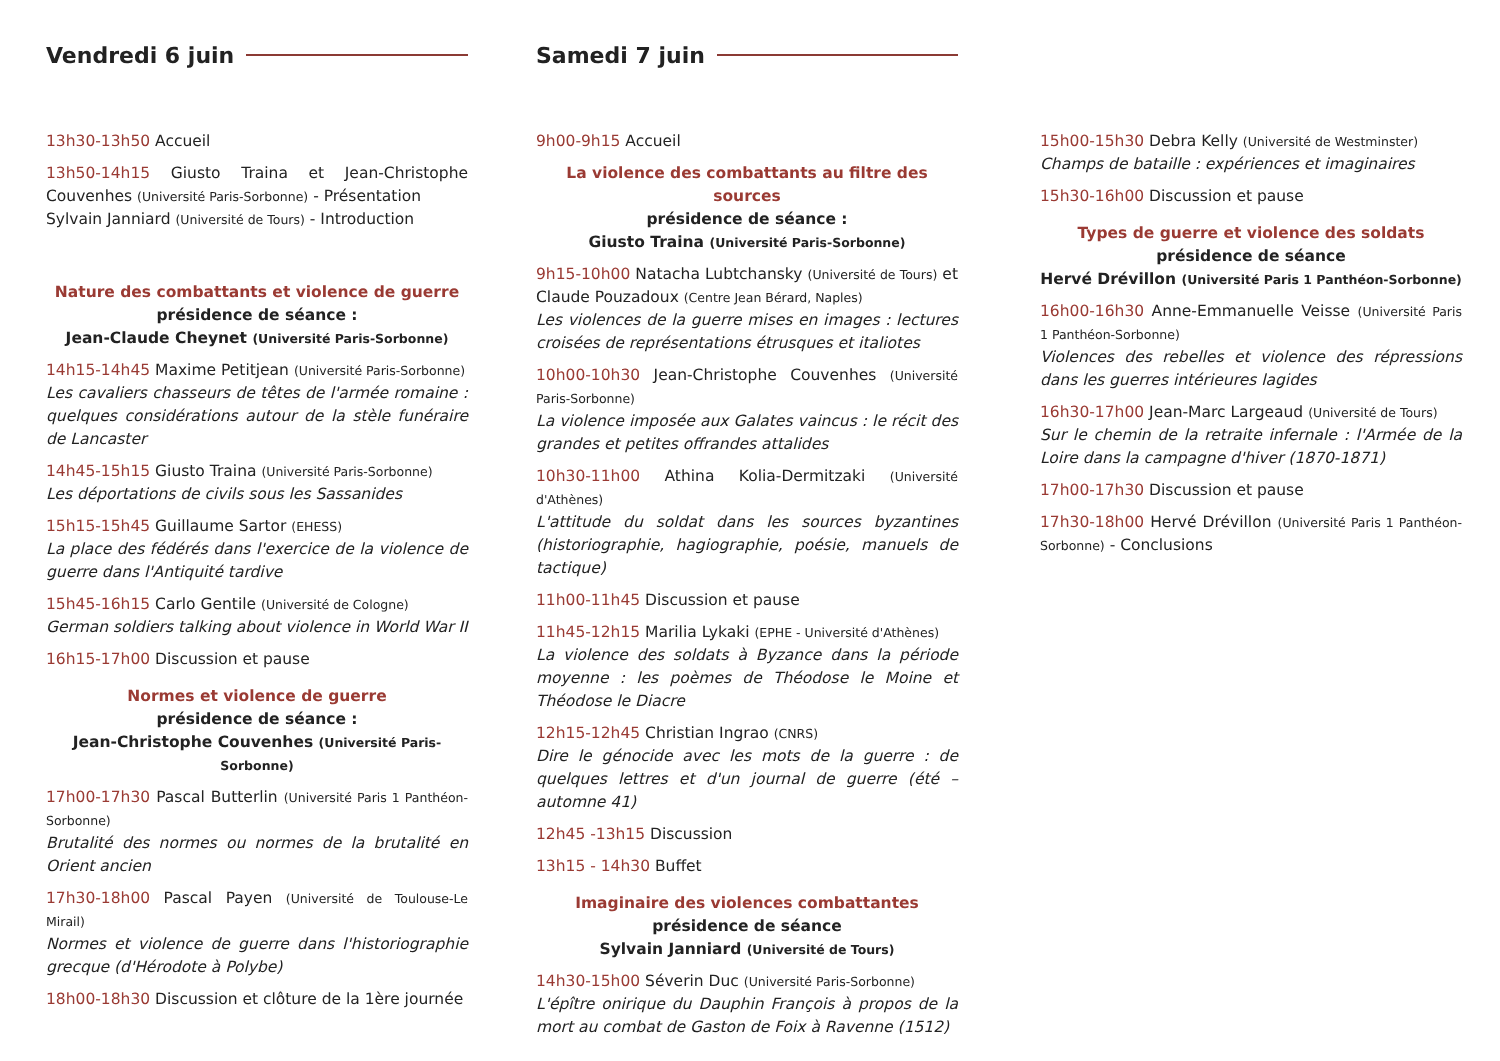Vendredi 6 juin
13h30-13h50 Accueil
13h50-14h15 Giusto Traina et Jean-Christophe Couvenhes (Université Paris-Sorbonne) - Présentation
Sylvain Janniard (Université de Tours) - Introduction
Nature des combattants et violence de guerre
présidence de séance :
Jean-Claude Cheynet (Université Paris-Sorbonne)
14h15-14h45 Maxime Petitjean (Université Paris-Sorbonne)
Les cavaliers chasseurs de têtes de l'armée romaine : quelques considérations autour de la stèle funéraire de Lancaster
14h45-15h15 Giusto Traina (Université Paris-Sorbonne)
Les déportations de civils sous les Sassanides
15h15-15h45 Guillaume Sartor (EHESS)
La place des fédérés dans l'exercice de la violence de guerre dans l'Antiquité tardive
15h45-16h15 Carlo Gentile (Université de Cologne)
German soldiers talking about violence in World War II
16h15-17h00 Discussion et pause
Normes et violence de guerre
présidence de séance :
Jean-Christophe Couvenhes (Université Paris-Sorbonne)
17h00-17h30 Pascal Butterlin (Université Paris 1 Panthéon-Sorbonne)
Brutalité des normes ou normes de la brutalité en Orient ancien
17h30-18h00 Pascal Payen (Université de Toulouse-Le Mirail)
Normes et violence de guerre dans l'historiographie grecque (d'Hérodote à Polybe)
18h00-18h30 Discussion et clôture de la 1ère journée
Samedi 7 juin
9h00-9h15 Accueil
La violence des combattants au filtre des sources
présidence de séance :
Giusto Traina (Université Paris-Sorbonne)
9h15-10h00 Natacha Lubtchansky (Université de Tours) et Claude Pouzadoux (Centre Jean Bérard, Naples)
Les violences de la guerre mises en images : lectures croisées de représentations étrusques et italiotes
10h00-10h30 Jean-Christophe Couvenhes (Université Paris-Sorbonne)
La violence imposée aux Galates vaincus : le récit des grandes et petites offrandes attalides
10h30-11h00 Athina Kolia-Dermitzaki (Université d'Athènes)
L'attitude du soldat dans les sources byzantines (historiographie, hagiographie, poésie, manuels de tactique)
11h00-11h45 Discussion et pause
11h45-12h15 Marilia Lykaki (EPHE - Université d'Athènes)
La violence des soldats à Byzance dans la période moyenne : les poèmes de Théodose le Moine et Théodose le Diacre
12h15-12h45 Christian Ingrao (CNRS)
Dire le génocide avec les mots de la guerre : de quelques lettres et d'un journal de guerre (été – automne 41)
12h45 -13h15 Discussion
13h15 - 14h30 Buffet
Imaginaire des violences combattantes
présidence de séance
Sylvain Janniard (Université de Tours)
14h30-15h00 Séverin Duc (Université Paris-Sorbonne)
L'épître onirique du Dauphin François à propos de la mort au combat de Gaston de Foix à Ravenne (1512)
15h00-15h30 Debra Kelly (Université de Westminster)
Champs de bataille : expériences et imaginaires
15h30-16h00 Discussion et pause
Types de guerre et violence des soldats
présidence de séance
Hervé Drévillon (Université Paris 1 Panthéon-Sorbonne)
16h00-16h30 Anne-Emmanuelle Veisse (Université Paris 1 Panthéon-Sorbonne)
Violences des rebelles et violence des répressions dans les guerres intérieures lagides
16h30-17h00 Jean-Marc Largeaud (Université de Tours)
Sur le chemin de la retraite infernale : l'Armée de la Loire dans la campagne d'hiver (1870-1871)
17h00-17h30 Discussion et pause
17h30-18h00 Hervé Drévillon (Université Paris 1 Panthéon-Sorbonne) - Conclusions